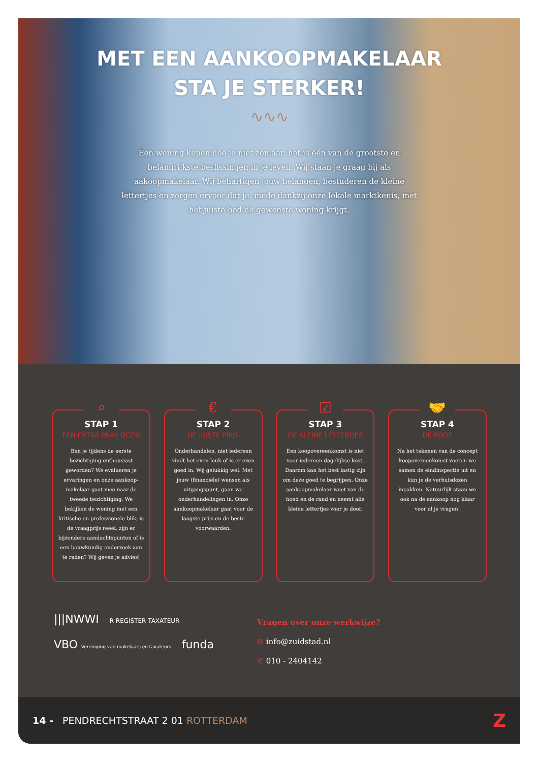MET EEN AANKOOPMAKELAAR
STA JE STERKER!
∿∿∿
Een woning kopen doe je niet zomaar, het is één van de grootste en belangrijkste beslissingen in je leven. Wij staan je graag bij als aakoopmakelaar. Wij behartigen jouw belangen, bestuderen de kleine lettertjes en zorgen ervoor dat je, mede dankzij onze lokale marktkenis, met het juiste bod de gewenste woning krijgt.
⌕
STAP 1
EEN EXTRA PAAR OGEN
Ben je tijdens de eerste bezichtiging enthousiast geworden? We evalueren je ervaringen en onze aankoop-makelaar gaat mee naar de tweede bezichtiging. We bekijken de woning met een kritische en professionele blik; is de vraagprijs reëel, zijn er bijzondere aandachtspunten of is een bouwkundig onderzoek aan te raden? Wij geven je advies!
€
STAP 2
DE JUISTE PRIJS
Onderhandelen, niet iedereen vindt het even leuk of is er even goed in. Wij gelukkig wel. Met jouw (financiële) wensen als uitgangspunt, gaan we onderhandelingen in. Onze aankoopmakelaar gaat voor de laagste prijs en de beste voorwaarden.
☑
STAP 3
DE KLEINE LETTERTJES
Een koopovereenkomst is niet voor iedereen dagelijkse kost. Daarom kan het best lastig zijn om deze goed te begrijpen. Onze aankoopmakelaar weet van de hoed en de rand en neemt alle kleine lettertjes voor je door.
🤝
STAP 4
DE KOOP
Na het tekenen van de concept koopovereenkomst voeren we samen de eindinspectie uit en kun je de verhuisdozen inpakken. Natuurlijk staan we ook na de aankoop nog klaar voor al je vragen!
|||NWWI R REGISTER TAXATEUR
VBO Vereniging van makelaars en taxateurs funda
Vragen over onze werkwijze?
✉ info@zuidstad.nl
✆ 010 - 2404142
14 - PENDRECHTSTRAAT 2 01 ROTTERDAM
Z